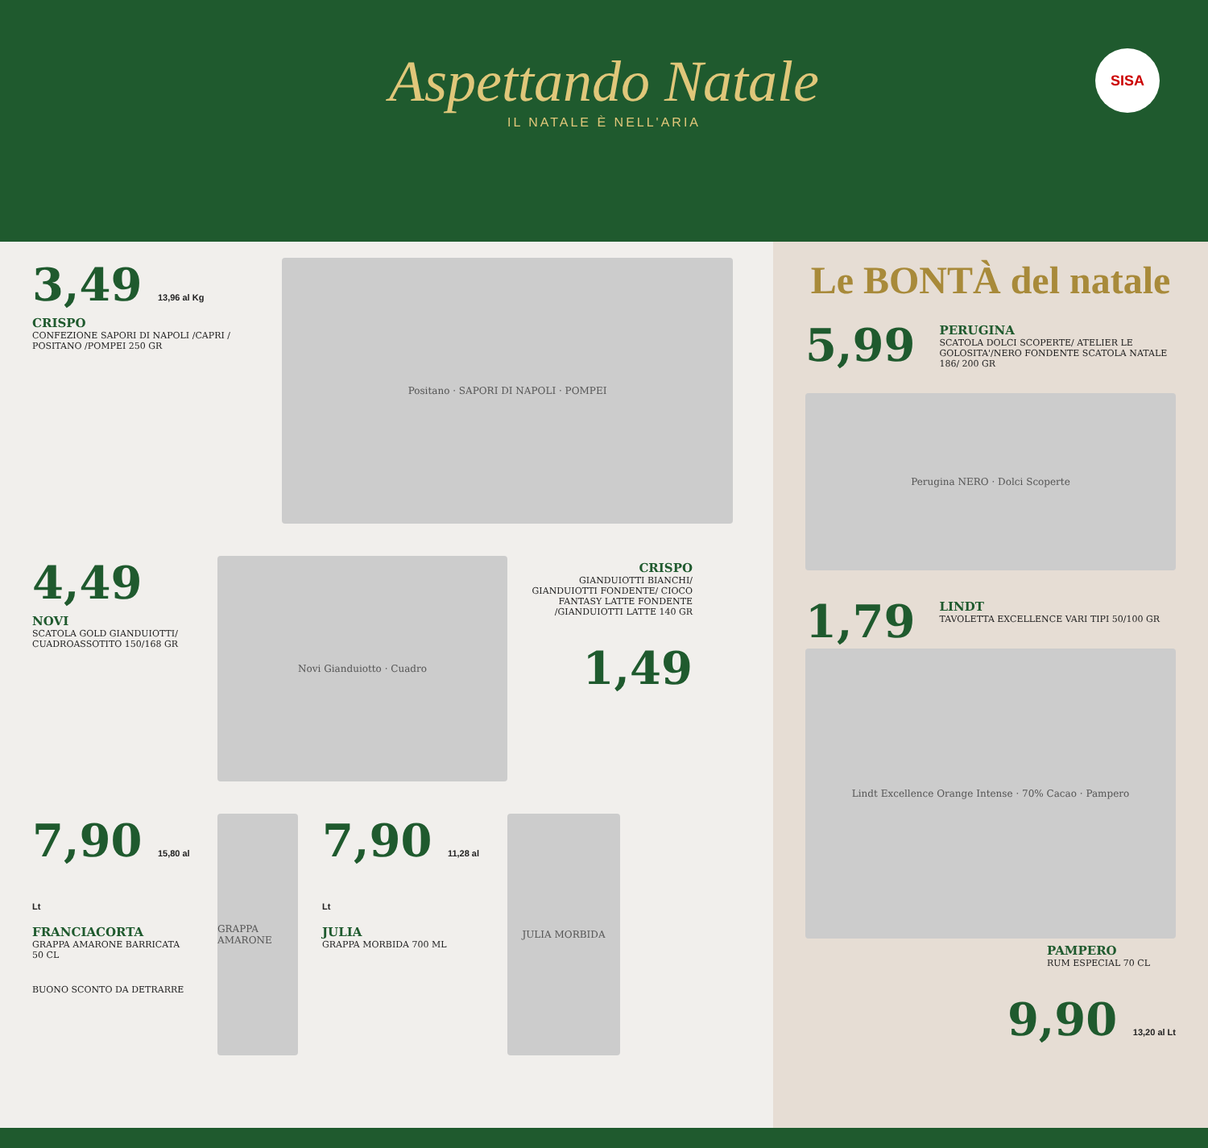Aspettando Natale
IL NATALE È NELL'ARIA
SISA
3,49 13,96 al Kg
CRISPO
CONFEZIONE SAPORI DI NAPOLI /CAPRI / POSITANO /POMPEI 250 GR
Positano · SAPORI DI NAPOLI · POMPEI
4,49
NOVI
SCATOLA GOLD GIANDUIOTTI/ CUADROASSOTITO 150/168 GR
Novi Gianduiotto · Cuadro
CRISPO
GIANDUIOTTI BIANCHI/ GIANDUIOTTI FONDENTE/ CIOCO FANTASY LATTE FONDENTE /GIANDUIOTTI LATTE 140 GR
1,49
7,90 15,80 al Lt
FRANCIACORTA
GRAPPA AMARONE BARRICATA 50 CL
BUONO SCONTO DA DETRARRE
GRAPPA AMARONE
7,90 11,28 al Lt
JULIA
GRAPPA MORBIDA 700 ML
JULIA MORBIDA
Le BONTÀ del natale
5,99
PERUGINA
SCATOLA DOLCI SCOPERTE/ ATELIER LE GOLOSITA'/NERO FONDENTE SCATOLA NATALE 186/ 200 GR
Perugina NERO · Dolci Scoperte
1,79
LINDT
TAVOLETTA EXCELLENCE VARI TIPI 50/100 GR
Lindt Excellence Orange Intense · 70% Cacao · Pampero
PAMPERO
RUM ESPECIAL 70 CL
9,90 13,20 al Lt